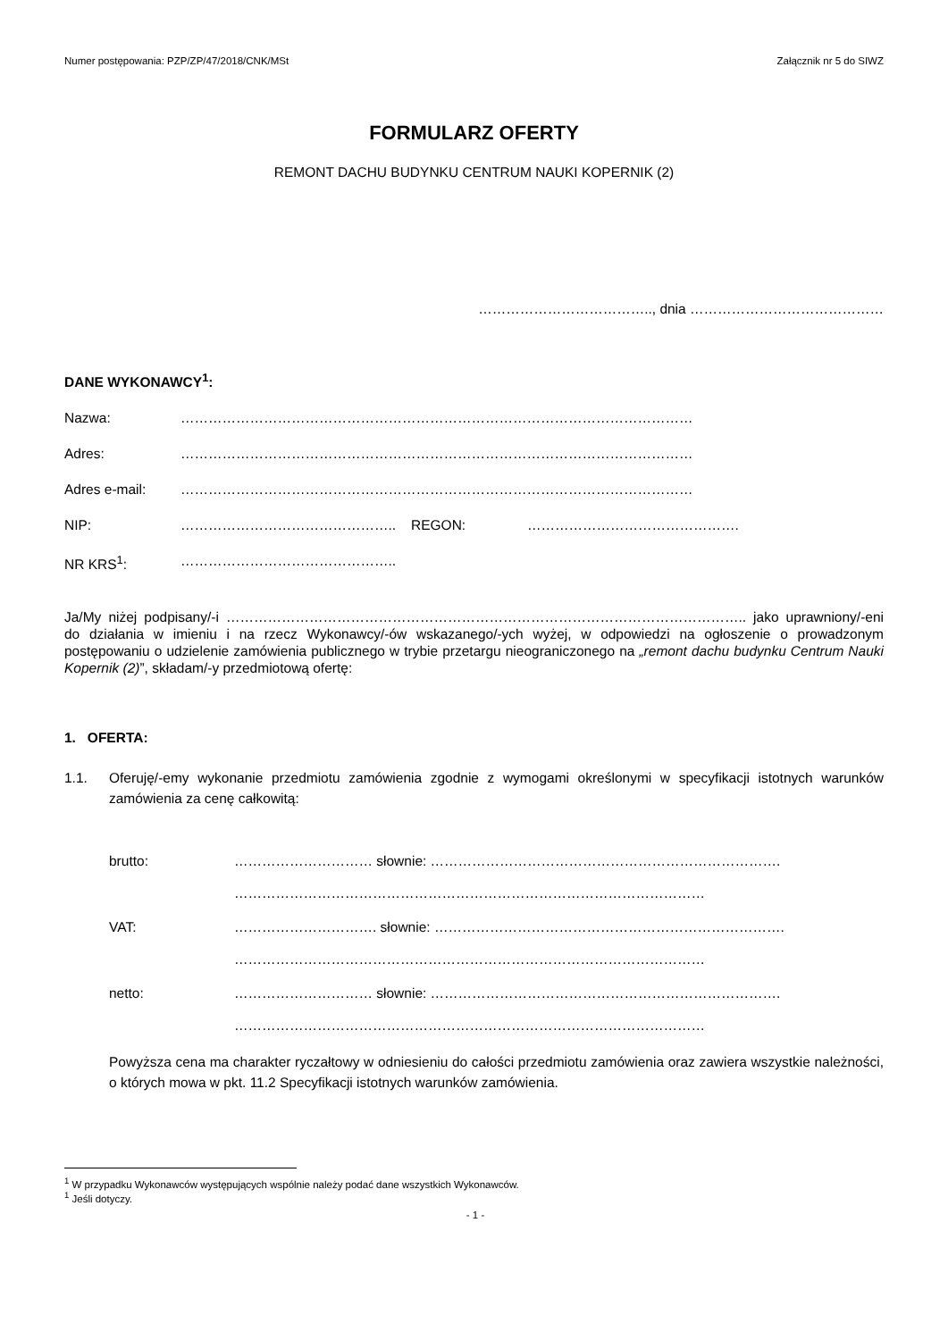Numer postępowania: PZP/ZP/47/2018/CNK/MSt Załącznik nr 5 do SIWZ
FORMULARZ OFERTY
REMONT DACHU BUDYNKU CENTRUM NAUKI KOPERNIK (2)
……………………………….., dnia ……………………………………
DANE WYKONAWCY<sup>1</sup>:
Nazwa: …………………………………………………………………………………………………
Adres: …………………………………………………………………………………………………
Adres e-mail: …………………………………………………………………………………………………
NIP: ……………………………………….. REGON: ……………………………………….
NR KRS<sup>1</sup>: ………………………………………..
Ja/My niżej podpisany/-i ………………………………………………………………………………………………….. jako uprawniony/-eni do działania w imieniu i na rzecz Wykonawcy/-ów wskazanego/-ych wyżej, w odpowiedzi na ogłoszenie o prowadzonym postępowaniu o udzielenie zamówienia publicznego w trybie przetargu nieograniczonego na „remont dachu budynku Centrum Nauki Kopernik (2)”, składam/-y przedmiotową ofertę:
1. OFERTA:
1.1. Oferuję/-emy wykonanie przedmiotu zamówienia zgodnie z wymogami określonymi w specyfikacji istotnych warunków zamówienia za cenę całkowitą:
brutto: ………………………… słownie: ………………………………………………………………….
…………………………………………………………………………………………
VAT: …………………………. słownie: ………………………………………………………………….
…………………………………………………………………………………………
netto: ………………………… słownie: ………………………………………………………………….
…………………………………………………………………………………………
Powyższa cena ma charakter ryczałtowy w odniesieniu do całości przedmiotu zamówienia oraz zawiera wszystkie należności, o których mowa w pkt. 11.2 Specyfikacji istotnych warunków zamówienia.
<sup>1</sup> W przypadku Wykonawców występujących wspólnie należy podać dane wszystkich Wykonawców.
<sup>1</sup> Jeśli dotyczy.
- 1 -